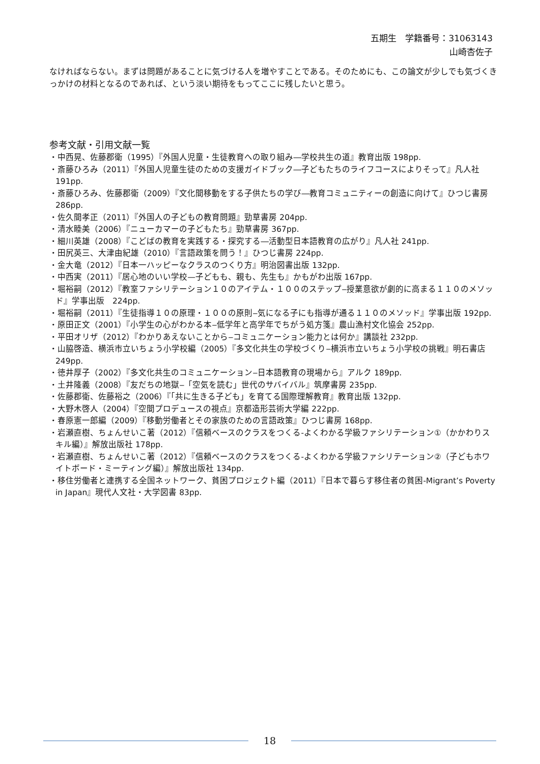五期生　学籍番号：31063143
山崎杏佐子
なければならない。まずは問題があることに気づける人を増やすことである。そのためにも、この論文が少しでも気づくきっかけの材料となるのであれば、という淡い期待をもってここに残したいと思う。
参考文献・引用文献一覧
・中西晃、佐藤郡衛（1995）『外国人児童・生徒教育への取り組み―学校共生の道』教育出版 198pp.
・斎藤ひろみ（2011）『外国人児童生徒のための支援ガイドブック―子どもたちのライフコースによりそって』凡人社 191pp.
・斎藤ひろみ、佐藤郡衛（2009）『文化間移動をする子供たちの学び―教育コミュニティーの創造に向けて』ひつじ書房　286pp.
・佐久間孝正（2011）『外国人の子どもの教育問題』勁草書房 204pp.
・清水睦美（2006）『ニューカマーの子どもたち』勁草書房 367pp.
・細川英雄（2008）『こどばの教育を実践する・探究する―活動型日本語教育の広がり』凡人社 241pp.
・田尻英三、大津由紀雄（2010）『言語政策を問う！』ひつじ書房 224pp.
・金大竜（2012）『日本一ハッピーなクラスのつくり方』明治図書出版 132pp.
・中西実（2011）『居心地のいい学校—子どもも、親も、先生も』かもがわ出版 167pp.
・堀裕嗣（2012）『教室ファシリテーション１０のアイテム・１００のステップ‒授業意欲が劇的に高まる１１０のメソッド』学事出版　224pp.
・堀裕嗣（2011）『生徒指導１０の原理・１００の原則‒気になる子にも指導が通る１１０のメソッド』学事出版 192pp.
・原田正文（2001）『小学生の心がわかる本‒低学年と高学年でちがう処方箋』農山漁村文化協会 252pp.
・平田オリザ（2012）『わかりあえないことから‒コミュニケーション能力とは何か』講談社 232pp.
・山脇啓造、横浜市立いちょう小学校編（2005）『多文化共生の学校づくり‒横浜市立いちょう小学校の挑戦』明石書店 249pp.
・徳井厚子（2002）『多文化共生のコミュニケーション‒日本語教育の現場から』アルク 189pp.
・土井隆義（2008）『友だちの地獄‒「空気を読む」世代のサバイバル』筑摩書房 235pp.
・佐藤郡衛、佐藤裕之（2006）『「共に生きる子ども」を育てる国際理解教育』教育出版 132pp.
・大野木啓人（2004）『空間プロデュースの視点』京都造形芸術大学編 222pp.
・春原憲一郎編（2009）『移動労働者とその家族のための言語政策』ひつじ書房 168pp.
・岩瀬直樹、ちょんせいこ著（2012）『信頼ベースのクラスをつくる-よくわかる学級ファシリテーション①（かかわりスキル編）』解放出版社 178pp.
・岩瀬直樹、ちょんせいこ著（2012）『信頼ベースのクラスをつくる-よくわかる学級ファシリテーション②（子どもホワイトボード・ミーティング編）』解放出版社 134pp.
・移住労働者と連携する全国ネットワーク、貧困プロジェクト編（2011）『日本で暮らす移住者の貧困-Migrant’s Poverty in Japan』現代人文社・大学図書 83pp.
18